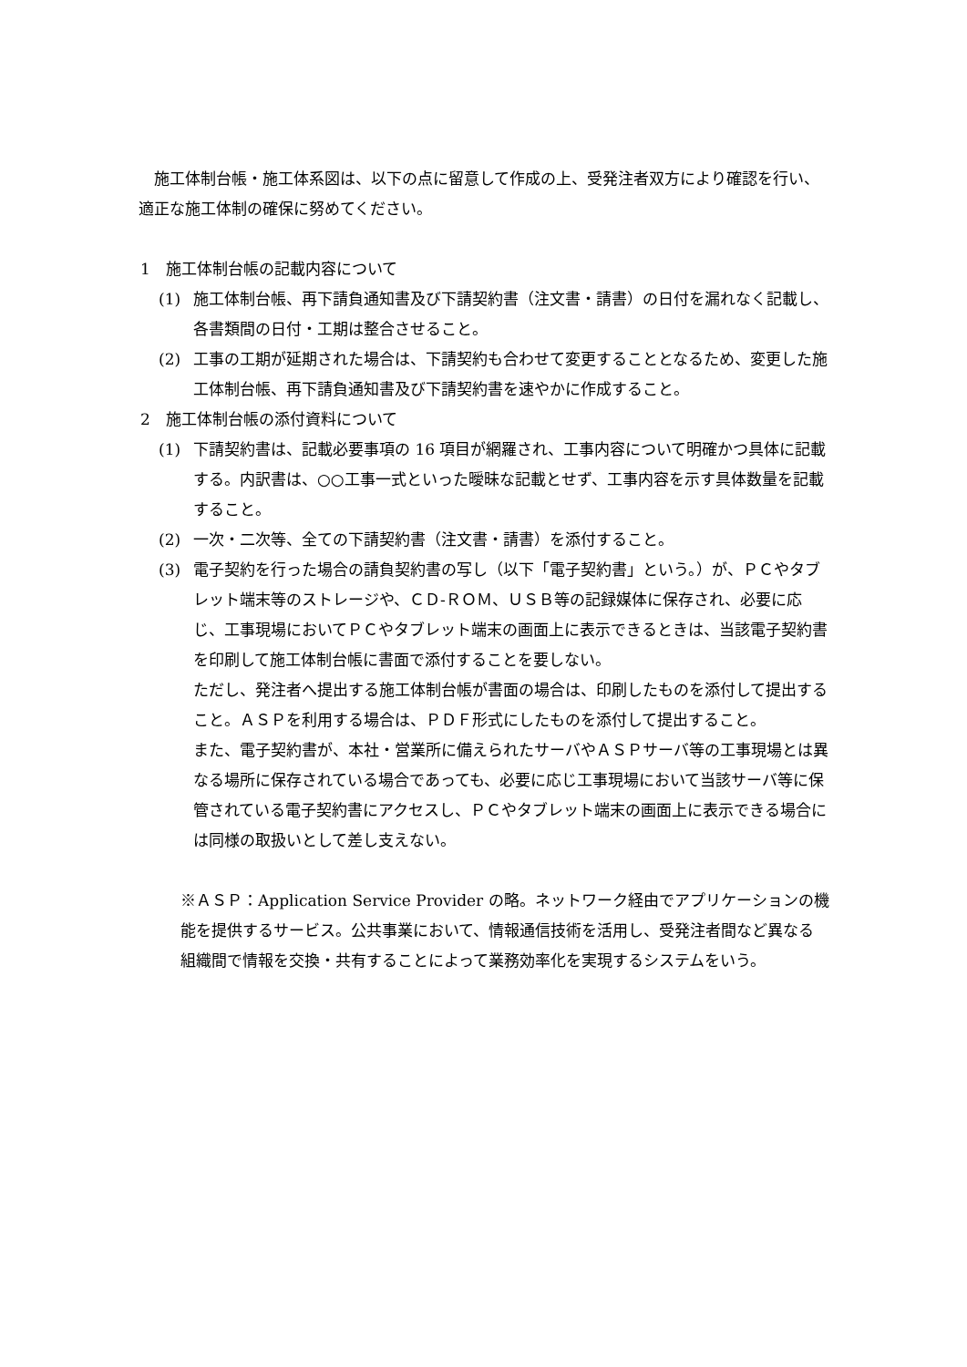施工体制台帳・施工体系図は、以下の点に留意して作成の上、受発注者双方により確認を行い、適正な施工体制の確保に努めてください。
1　施工体制台帳の記載内容について
(1) 施工体制台帳、再下請負通知書及び下請契約書（注文書・請書）の日付を漏れなく記載し、各書類間の日付・工期は整合させること。
(2) 工事の工期が延期された場合は、下請契約も合わせて変更することとなるため、変更した施工体制台帳、再下請負通知書及び下請契約書を速やかに作成すること。
2　施工体制台帳の添付資料について
(1) 下請契約書は、記載必要事項の 16 項目が網羅され、工事内容について明確かつ具体に記載する。内訳書は、○○工事一式といった曖昧な記載とせず、工事内容を示す具体数量を記載すること。
(2) 一次・二次等、全ての下請契約書（注文書・請書）を添付すること。
(3) 電子契約を行った場合の請負契約書の写し（以下「電子契約書」という。）が、ＰＣやタブレット端末等のストレージや、ＣＤ‐ＲＯＭ、ＵＳＢ等の記録媒体に保存され、必要に応じ、工事現場においてＰＣやタブレット端末の画面上に表示できるときは、当該電子契約書を印刷して施工体制台帳に書面で添付することを要しない。
ただし、発注者へ提出する施工体制台帳が書面の場合は、印刷したものを添付して提出すること。ＡＳＰを利用する場合は、ＰＤＦ形式にしたものを添付して提出すること。
また、電子契約書が、本社・営業所に備えられたサーバやＡＳＰサーバ等の工事現場とは異なる場所に保存されている場合であっても、必要に応じ工事現場において当該サーバ等に保管されている電子契約書にアクセスし、ＰＣやタブレット端末の画面上に表示できる場合には同様の取扱いとして差し支えない。
※ＡＳＰ：Application Service Provider の略。ネットワーク経由でアプリケーションの機能を提供するサービス。公共事業において、情報通信技術を活用し、受発注者間など異なる 組織間で情報を交換・共有することによって業務効率化を実現するシステムをいう。